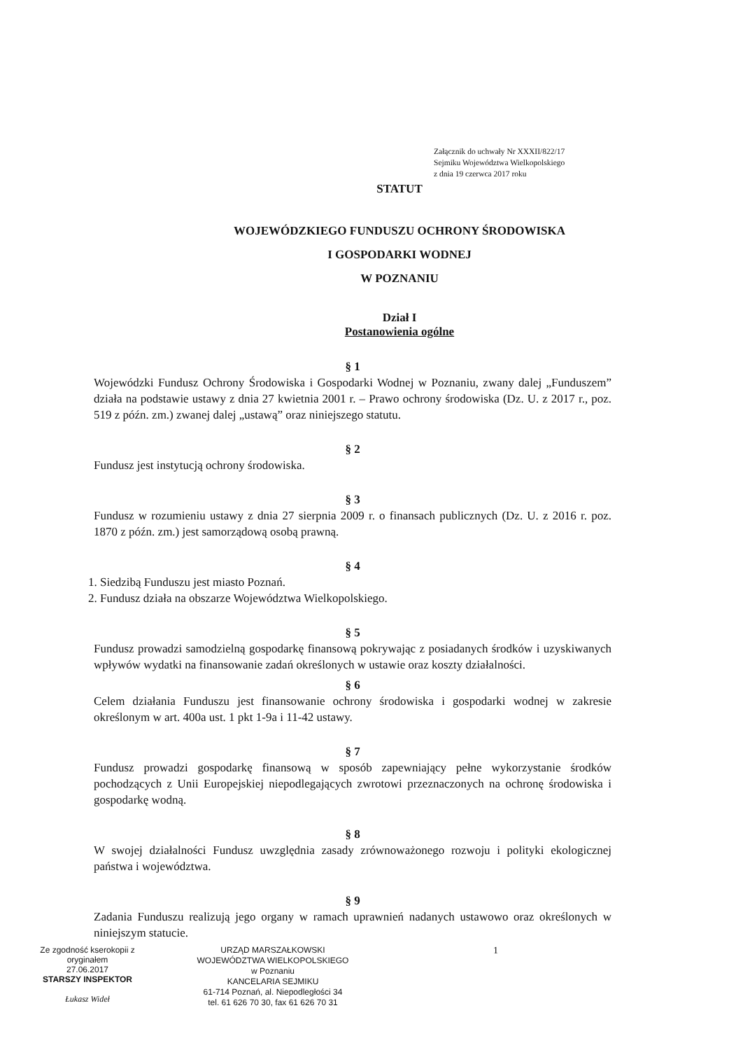Załącznik do uchwały Nr XXXII/822/17
Sejmiku Województwa Wielkopolskiego
z dnia 19 czerwca 2017 roku
STATUT
WOJEWÓDZKIEGO FUNDUSZU OCHRONY ŚRODOWISKA
I GOSPODARKI WODNEJ
W POZNANIU
Dział I
Postanowienia ogólne
§ 1
Wojewódzki Fundusz Ochrony Środowiska i Gospodarki Wodnej w Poznaniu, zwany dalej „Funduszem” działa na podstawie ustawy z dnia 27 kwietnia 2001 r. – Prawo ochrony środowiska (Dz. U. z 2017 r., poz. 519 z późn. zm.) zwanej dalej „ustawą” oraz niniejszego statutu.
§ 2
Fundusz jest instytucją ochrony środowiska.
§ 3
Fundusz w rozumieniu ustawy z dnia 27 sierpnia 2009 r. o finansach publicznych (Dz. U. z 2016 r. poz. 1870 z późn. zm.) jest samorządową osobą prawną.
§ 4
1. Siedzibą Funduszu jest miasto Poznań.
2. Fundusz działa na obszarze Województwa Wielkopolskiego.
§ 5
Fundusz prowadzi samodzielną gospodarkę finansową pokrywając z posiadanych środków i uzyskiwanych wpływów wydatki na finansowanie zadań określonych w ustawie oraz koszty działalności.
§ 6
Celem działania Funduszu jest finansowanie ochrony środowiska i gospodarki wodnej w zakresie określonym w art. 400a ust. 1 pkt 1-9a i 11-42 ustawy.
§ 7
Fundusz prowadzi gospodarkę finansową w sposób zapewniający pełne wykorzystanie środków pochodzących z Unii Europejskiej niepodlegających zwrotowi przeznaczonych na ochronę środowiska i gospodarkę wodną.
§ 8
W swojej działalności Fundusz uwzględnia zasady zrównoważonego rozwoju i polityki ekologicznej państwa i województwa.
§ 9
Zadania Funduszu realizują jego organy w ramach uprawnień nadanych ustawowo oraz określonych w niniejszym statucie.
Ze zgodność kserokopii z oryginałem
27.06.2017
STARSZY INSPEKTOR
Łukasz Wideł
URZĄD MARSZAŁKOWSKI
WOJEWÓDZTWA WIELKOPOLSKIEGO
w Poznaniu
KANCELARIA SEJMIKU
61-714 Poznań, al. Niepodległości 34
tel. 61 626 70 30, fax 61 626 70 31
1